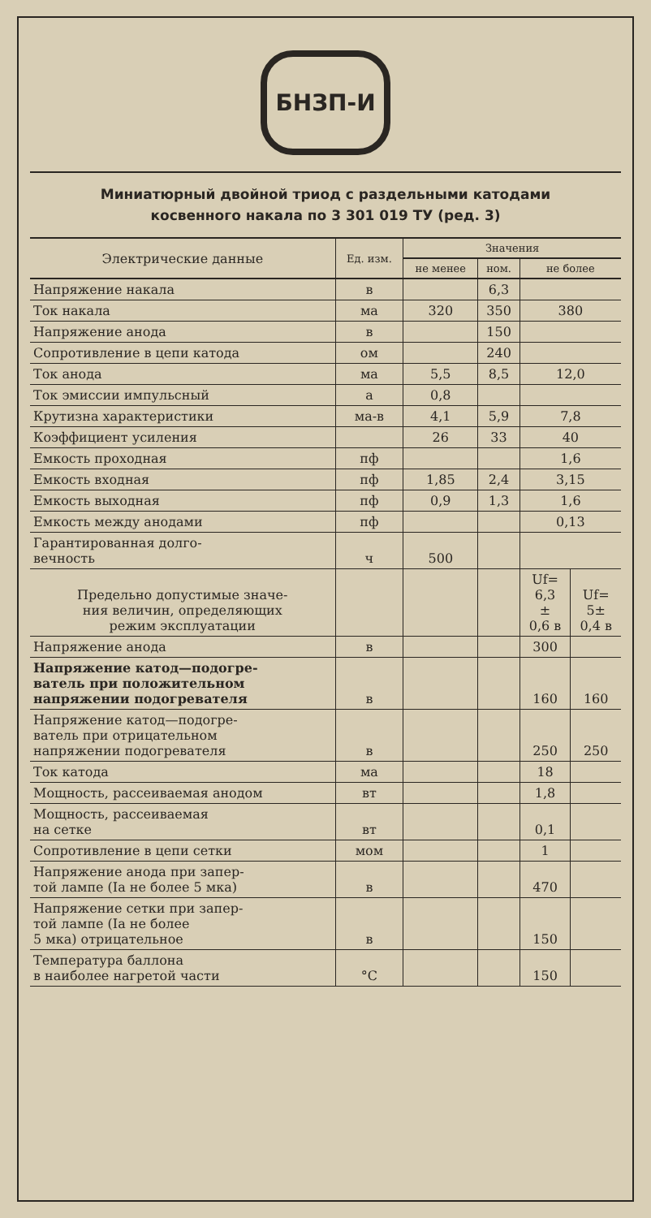БНЗП-И
Миниатюрный двойной триод с раздельными катодами
косвенного накала по 3 301 019 ТУ (ред. 3)
| Электрические данные | Ед. изм. | Значения | | | |
| --- | --- | --- | --- | --- | --- |
| | | не менее | ном. | не более | |
| Напряжение накала | в | | 6,3 | | |
| Ток накала | ма | 320 | 350 | 380 | |
| Напряжение анода | в | | 150 | | |
| Сопротивление в цепи катода | ом | | 240 | | |
| Ток анода | ма | 5,5 | 8,5 | 12,0 | |
| Ток эмиссии импульсный | а | 0,8 | | | |
| Крутизна характеристики | ма-в | 4,1 | 5,9 | 7,8 | |
| Коэффициент усиления | | 26 | 33 | 40 | |
| Емкость проходная | пф | | | 1,6 | |
| Емкость входная | пф | 1,85 | 2,4 | 3,15 | |
| Емкость выходная | пф | 0,9 | 1,3 | 1,6 | |
| Емкость между анодами | пф | | | 0,13 | |
| Гарантированная долго- вечность | ч | 500 | | | |
| Предельно допустимые значе- ния величин, определяющих режим эксплуатации | | | | Uf= 6,3 ± 0,6 в | Uf= 5± 0,4 в |
| Напряжение анода | в | | | 300 | |
| Напряжение катод—подогре- ватель при положительном напряжении подогревателя | в | | | 160 | 160 |
| Напряжение катод—подогре- ватель при отрицательном напряжении подогревателя | в | | | 250 | 250 |
| Ток катода | ма | | | 18 | |
| Мощность, рассеиваемая анодом | вт | | | 1,8 | |
| Мощность, рассеиваемая на сетке | вт | | | 0,1 | |
| Сопротивление в цепи сетки | мом | | | 1 | |
| Напряжение анода при запер- той лампе (Ia не более 5 мка) | в | | | 470 | |
| Напряжение сетки при запер- той лампе (Ia не более 5 мка) отрицательное | в | | | 150 | |
| Температура баллона в наиболее нагретой части | °C | | | 150 | |